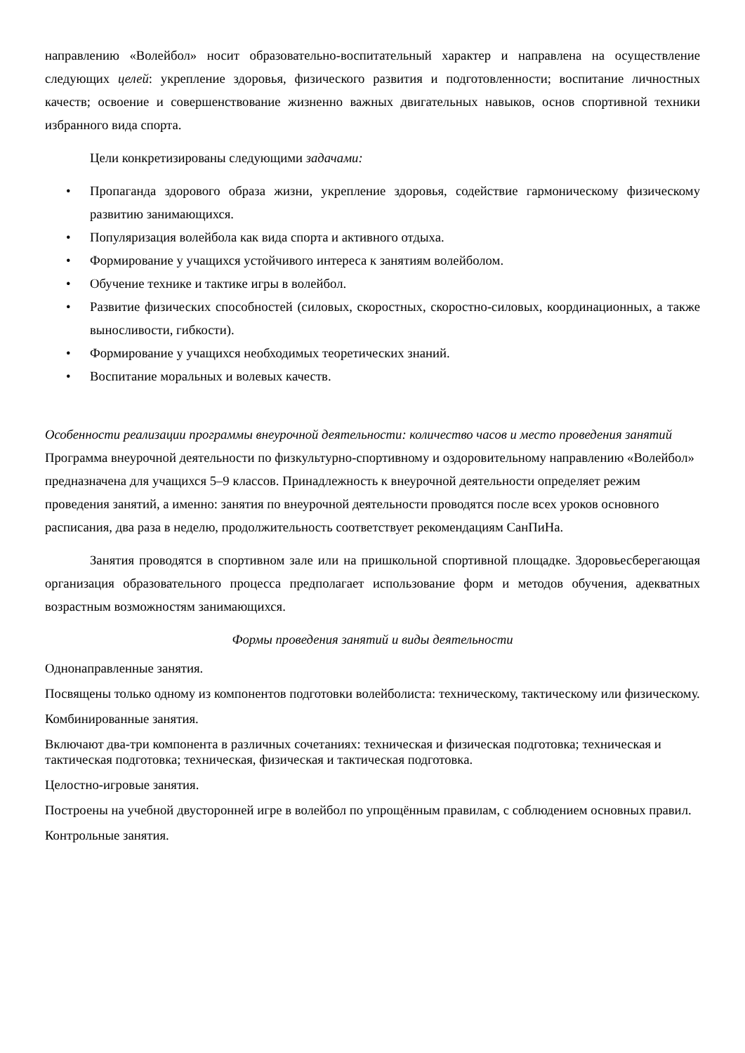направлению «Волейбол» носит образовательно-воспитательный характер и направлена на осуществление следующих целей: укрепление здоровья, физического развития и подготовленности; воспитание личностных качеств; освоение и совершенствование жизненно важных двигательных навыков, основ спортивной техники избранного вида спорта.
Цели конкретизированы следующими задачами:
• Пропаганда здорового образа жизни, укрепление здоровья, содействие гармоническому физическому развитию занимающихся.
• Популяризация волейбола как вида спорта и активного отдыха.
• Формирование у учащихся устойчивого интереса к занятиям волейболом.
• Обучение технике и тактике игры в волейбол.
• Развитие физических способностей (силовых, скоростных, скоростно-силовых, координационных, а также выносливости, гибкости).
• Формирование у учащихся необходимых теоретических знаний.
• Воспитание моральных и волевых качеств.
Особенности реализации программы внеурочной деятельности: количество часов и место проведения занятий
Программа внеурочной деятельности по физкультурно-спортивному и оздоровительному направлению «Волейбол» предназначена для учащихся 5–9 классов. Принадлежность к внеурочной деятельности определяет режим проведения занятий, а именно: занятия по внеурочной деятельности проводятся после всех уроков основного расписания, два раза в неделю, продолжительность соответствует рекомендациям СанПиНа.
Занятия проводятся в спортивном зале или на пришкольной спортивной площадке. Здоровьесберегающая организация образовательного процесса предполагает использование форм и методов обучения, адекватных возрастным возможностям занимающихся.
Формы проведения занятий и виды деятельности
Однонаправленные занятия.
Посвящены только одному из компонентов подготовки волейболиста: техническому, тактическому или физическому.
Комбинированные занятия.
Включают два-три компонента в различных сочетаниях: техническая и физическая подготовка; техническая и тактическая подготовка; техническая, физическая и тактическая подготовка.
Целостно-игровые занятия.
Построены на учебной двусторонней игре в волейбол по упрощённым правилам, с соблюдением основных правил.
Контрольные занятия.